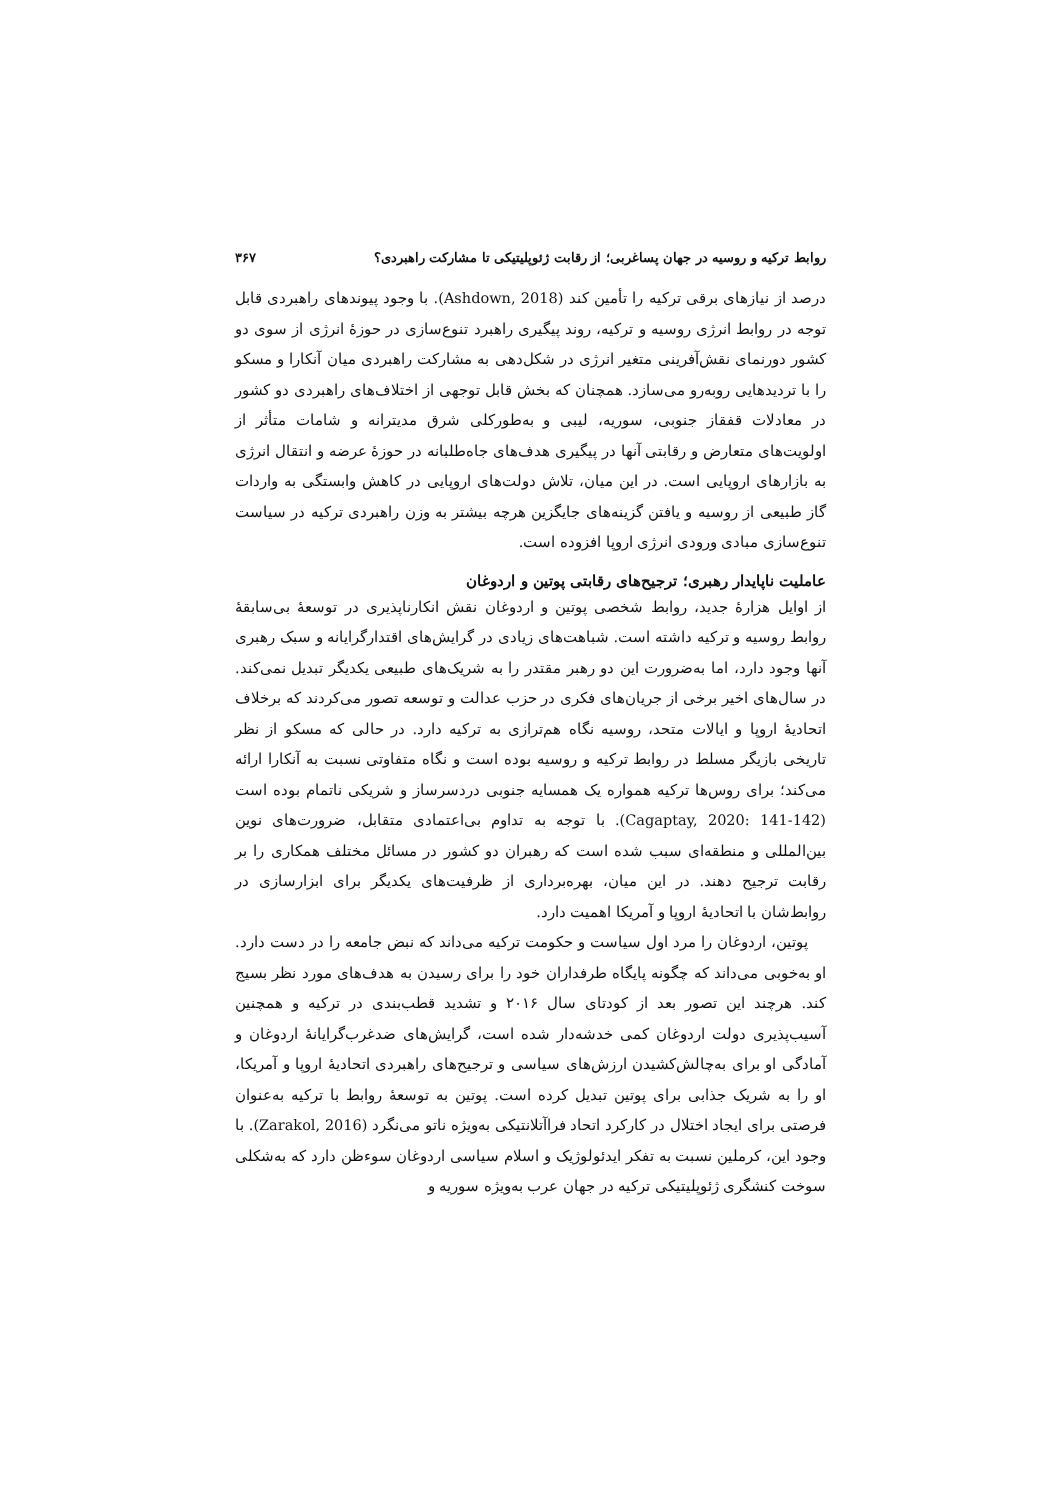روابط ترکیه و روسیه در جهان پساغربی؛ از رقابت ژئوپلیتیکی تا مشارکت راهبردی؟ ۳۶۷
درصد از نیازهای برقی ترکیه را تأمین کند (Ashdown, 2018). با وجود پیوندهای راهبردی قابل توجه در روابط انرژی روسیه و ترکیه، روند پیگیری راهبرد تنوع‌سازی در حوزهٔ انرژی از سوی دو کشور دورنمای نقش‌آفرینی متغیر انرژی در شکل‌دهی به مشارکت راهبردی میان آنکارا و مسکو را با تردیدهایی روبه‌رو می‌سازد. همچنان که بخش قابل توجهی از اختلاف‌های راهبردی دو کشور در معادلات قفقاز جنوبی، سوریه، لیبی و به‌طورکلی شرق مدیترانه و شامات متأثر از اولویت‌های متعارض و رقابتی آنها در پیگیری هدف‌های جاه‌طلبانه در حوزهٔ عرضه و انتقال انرژی به بازارهای اروپایی است. در این میان، تلاش دولت‌های اروپایی در کاهش وابستگی به واردات گاز طبیعی از روسیه و یافتن گزینه‌های جایگزین هرچه بیشتر به وزن راهبردی ترکیه در سیاست تنوع‌سازی مبادی ورودی انرژی اروپا افزوده است.
عاملیت ناپایدار رهبری؛ ترجیح‌های رقابتی پوتین و اردوغان
از اوایل هزارهٔ جدید، روابط شخصی پوتین و اردوغان نقش انکارناپذیری در توسعهٔ بی‌سابقهٔ روابط روسیه و ترکیه داشته است. شباهت‌های زیادی در گرایش‌های اقتدارگرایانه و سبک رهبری آنها وجود دارد، اما به‌ضرورت این دو رهبر مقتدر را به شریک‌های طبیعی یکدیگر تبدیل نمی‌کند. در سال‌های اخیر برخی از جریان‌های فکری در حزب عدالت و توسعه تصور می‌کردند که برخلاف اتحادیهٔ اروپا و ایالات متحد، روسیه نگاه هم‌ترازی به ترکیه دارد. در حالی که مسکو از نظر تاریخی بازیگر مسلط در روابط ترکیه و روسیه بوده است و نگاه متفاوتی نسبت به آنکارا ارائه می‌کند؛ برای روس‌ها ترکیه همواره یک همسایه جنوبی دردسرساز و شریکی ناتمام بوده است (Cagaptay, 2020: 141-142). با توجه به تداوم بی‌اعتمادی متقابل، ضرورت‌های نوین بین‌المللی و منطقه‌ای سبب شده است که رهبران دو کشور در مسائل مختلف همکاری را بر رقابت ترجیح دهند. در این میان، بهره‌برداری از ظرفیت‌های یکدیگر برای ابزارسازی در روابط‌شان با اتحادیهٔ اروپا و آمریکا اهمیت دارد.
پوتین، اردوغان را مرد اول سیاست و حکومت ترکیه می‌داند که نبض جامعه را در دست دارد. او به‌خوبی می‌داند که چگونه پایگاه طرفداران خود را برای رسیدن به هدف‌های مورد نظر بسیج کند. هرچند این تصور بعد از کودتای سال ۲۰۱۶ و تشدید قطب‌بندی در ترکیه و همچنین آسیب‌پذیری دولت اردوغان کمی خدشه‌دار شده است، گرایش‌های ضدغرب‌گرایانهٔ اردوغان و آمادگی او برای به‌چالش‌کشیدن ارزش‌های سیاسی و ترجیح‌های راهبردی اتحادیهٔ اروپا و آمریکا، او را به شریک جذابی برای پوتین تبدیل کرده است. پوتین به توسعهٔ روابط با ترکیه به‌عنوان فرصتی برای ایجاد اختلال در کارکرد اتحاد فراآتلانتیکی به‌ویژه ناتو می‌نگرد (Zarakol, 2016). با وجود این، کرملین نسبت به تفکر ایدئولوژیک و اسلام سیاسی اردوغان سوءظن دارد که به‌شکلی سوخت کنشگری ژئوپلیتیکی ترکیه در جهان عرب به‌ویژه سوریه و